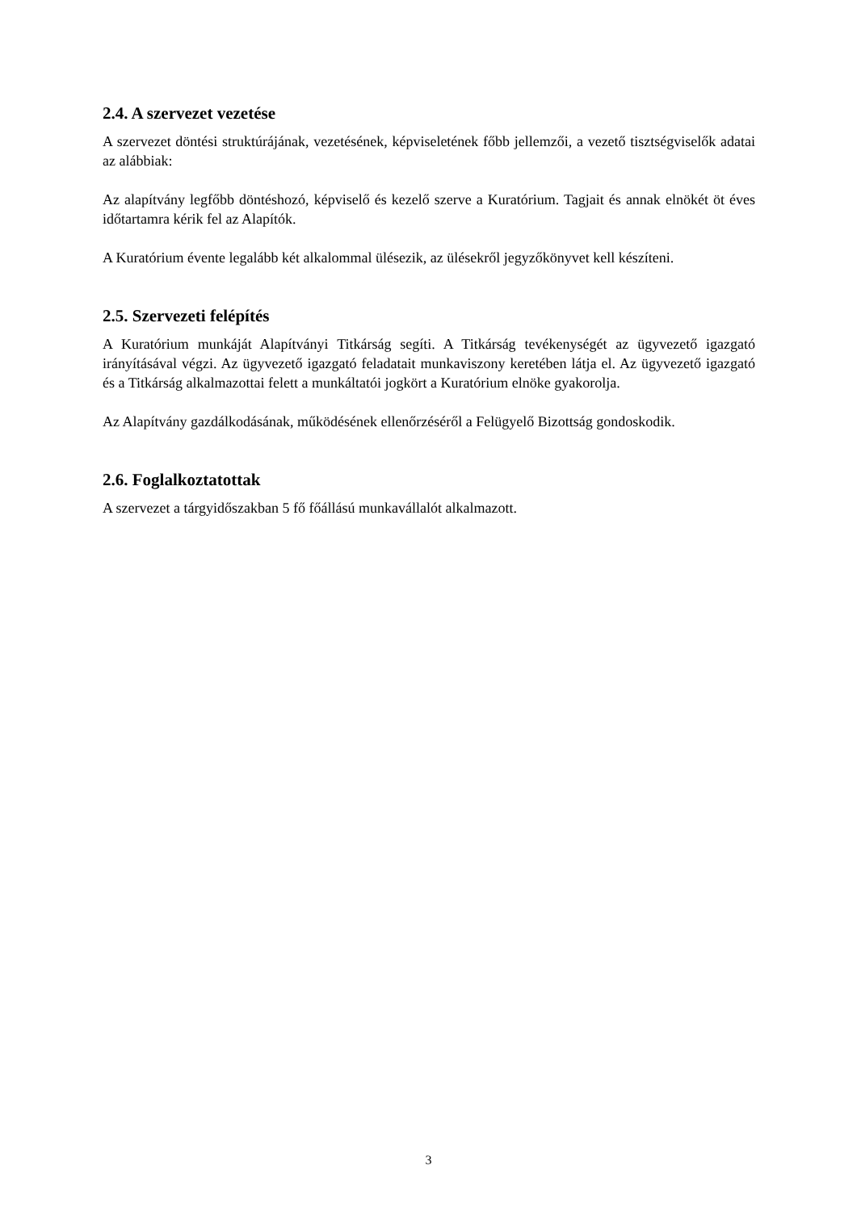2.4. A szervezet vezetése
A szervezet döntési struktúrájának, vezetésének, képviseletének főbb jellemzői, a vezető tisztségviselők adatai az alábbiak:
Az alapítvány legfőbb döntéshozó, képviselő és kezelő szerve a Kuratórium. Tagjait és annak elnökét öt éves időtartamra kérik fel az Alapítók.
A Kuratórium évente legalább két alkalommal ülésezik, az ülésekről jegyzőkönyvet kell készíteni.
2.5. Szervezeti felépítés
A Kuratórium munkáját Alapítványi Titkárság segíti. A Titkárság tevékenységét az ügyvezető igazgató irányításával végzi. Az ügyvezető igazgató feladatait munkaviszony keretében látja el. Az ügyvezető igazgató és a Titkárság alkalmazottai felett a munkáltatói jogkört a Kuratórium elnöke gyakorolja.
Az Alapítvány gazdálkodásának, működésének ellenőrzéséről a Felügyelő Bizottság gondoskodik.
2.6. Foglalkoztatottak
A szervezet a tárgyidőszakban 5 fő főállású munkavállalót alkalmazott.
3